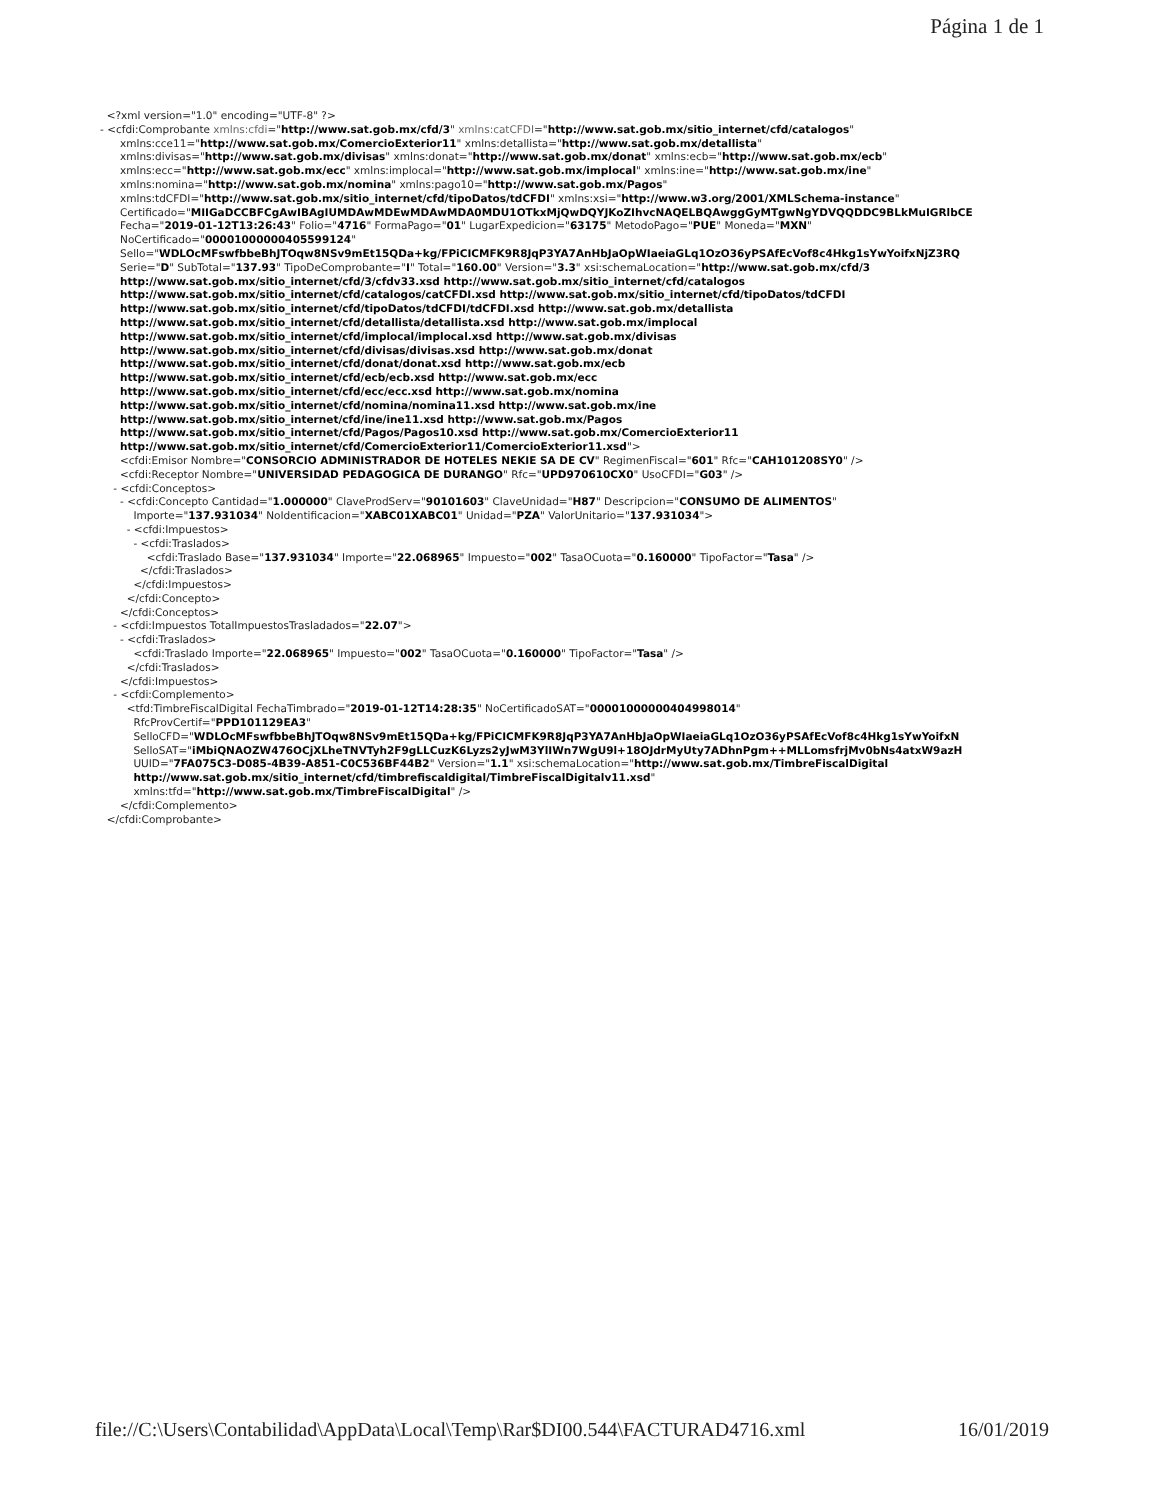Página 1 de 1
<?xml version="1.0" encoding="UTF-8" ?> - <cfdi:Comprobante xmlns:cfdi="http://www.sat.gob.mx/cfd/3" xmlns:catCFDI="http://www.sat.gob.mx/sitio_internet/cfd/catalogos" xmlns:cce11="http://www.sat.gob.mx/ComercioExterior11" xmlns:detallista="http://www.sat.gob.mx/detallista" xmlns:divisas="http://www.sat.gob.mx/divisas" xmlns:donat="http://www.sat.gob.mx/donat" xmlns:ecb="http://www.sat.gob.mx/ecb" xmlns:ecc="http://www.sat.gob.mx/ecc" xmlns:implocal="http://www.sat.gob.mx/implocal" xmlns:ine="http://www.sat.gob.mx/ine" xmlns:nomina="http://www.sat.gob.mx/nomina" xmlns:pago10="http://www.sat.gob.mx/Pagos" xmlns:tdCFDI="http://www.sat.gob.mx/sitio_internet/cfd/tipoDatos/tdCFDI" xmlns:xsi="http://www.w3.org/2001/XMLSchema-instance" Certificado="MIIGaDCCBFCgAwIBAgIUMDAwMDEwMDAwMDA0MDU1OTkxMjQwDQYJKoZIhvcNAQELBQAwggGyMTgwNgYDVQQDDC9BLkMuIGRlbCE Fecha="2019-01-12T13:26:43" Folio="4716" FormaPago="01" LugarExpedicion="63175" MetodoPago="PUE" Moneda="MXN" NoCertificado="00001000000405599124" Sello="WDLOcMFswfbbeBhJTOqw8NSv9mEt15QDa+kg/FPiCICMFK9R8JqP3YA7AnHbJaOpWIaeiaGLq1OzO36yPSAfEcVof8c4Hkg1sYwYoifxNjZ3RQ Serie="D" SubTotal="137.93" TipoDeComprobante="I" Total="160.00" Version="3.3" xsi:schemaLocation="http://www.sat.gob.mx/cfd/3 http://www.sat.gob.mx/sitio_internet/cfd/3/cfdv33.xsd http://www.sat.gob.mx/sitio_internet/cfd/catalogos http://www.sat.gob.mx/sitio_internet/cfd/catalogos/catCFDI.xsd http://www.sat.gob.mx/sitio_internet/cfd/tipoDatos/tdCFDI http://www.sat.gob.mx/sitio_internet/cfd/tipoDatos/tdCFDI/tdCFDI.xsd http://www.sat.gob.mx/detallista http://www.sat.gob.mx/sitio_internet/cfd/detallista/detallista.xsd http://www.sat.gob.mx/implocal http://www.sat.gob.mx/sitio_internet/cfd/implocal/implocal.xsd http://www.sat.gob.mx/divisas http://www.sat.gob.mx/sitio_internet/cfd/divisas/divisas.xsd http://www.sat.gob.mx/donat http://www.sat.gob.mx/sitio_internet/cfd/donat/donat.xsd http://www.sat.gob.mx/ecb http://www.sat.gob.mx/sitio_internet/cfd/ecb/ecb.xsd http://www.sat.gob.mx/ecc http://www.sat.gob.mx/sitio_internet/cfd/ecc/ecc.xsd http://www.sat.gob.mx/nomina http://www.sat.gob.mx/sitio_internet/cfd/nomina/nomina11.xsd http://www.sat.gob.mx/ine http://www.sat.gob.mx/sitio_internet/cfd/ine/ine11.xsd http://www.sat.gob.mx/Pagos http://www.sat.gob.mx/sitio_internet/cfd/Pagos/Pagos10.xsd http://www.sat.gob.mx/ComercioExterior11 http://www.sat.gob.mx/sitio_internet/cfd/ComercioExterior11/ComercioExterior11.xsd"> <cfdi:Emisor Nombre="CONSORCIO ADMINISTRADOR DE HOTELES NEKIE SA DE CV" RegimenFiscal="601" Rfc="CAH101208SY0" /> <cfdi:Receptor Nombre="UNIVERSIDAD PEDAGOGICA DE DURANGO" Rfc="UPD970610CX0" UsoCFDI="G03" /> - <cfdi:Conceptos> - <cfdi:Concepto Cantidad="1.000000" ClaveProdServ="90101603" ClaveUnidad="H87" Descripcion="CONSUMO DE ALIMENTOS" Importe="137.931034" NoIdentificacion="XABC01XABC01" Unidad="PZA" ValorUnitario="137.931034"> - <cfdi:Impuestos> - <cfdi:Traslados> <cfdi:Traslado Base="137.931034" Importe="22.068965" Impuesto="002" TasaOCuota="0.160000" TipoFactor="Tasa" /> </cfdi:Traslados> </cfdi:Impuestos> </cfdi:Concepto> </cfdi:Conceptos> - <cfdi:Impuestos TotalImpuestosTrasladados="22.07"> - <cfdi:Traslados> <cfdi:Traslado Importe="22.068965" Impuesto="002" TasaOCuota="0.160000" TipoFactor="Tasa" /> </cfdi:Traslados> </cfdi:Impuestos> - <cfdi:Complemento> <tfd:TimbreFiscalDigital FechaTimbrado="2019-01-12T14:28:35" NoCertificadoSAT="00001000000404998014" RfcProvCertif="PPD101129EA3" SelloCFD="WDLOcMFswfbbeBhJTOqw8NSv9mEt15QDa+kg/FPiCICMFK9R8JqP3YA7AnHbJaOpWIaeiaGLq1OzO36yPSAfEcVof8c4Hkg1sYwYoifxN SelloSAT="iMbiQNAOZW476OCjXLheTNVTyh2F9gLLCuzK6Lyzs2yJwM3YlIWn7WgU9l+18OJdrMyUty7ADhnPgm++MLLomsfrjMv0bNs4atxW9azH UUID="7FA075C3-D085-4B39-A851-C0C536BF44B2" Version="1.1" xsi:schemaLocation="http://www.sat.gob.mx/TimbreFiscalDigital http://www.sat.gob.mx/sitio_internet/cfd/timbrefiscaldigital/TimbreFiscalDigitalv11.xsd" xmlns:tfd="http://www.sat.gob.mx/TimbreFiscalDigital" /> </cfdi:Complemento> </cfdi:Comprobante>
file://C:\Users\Contabilidad\AppData\Local\Temp\Rar$DI00.544\FACTURAD4716.xml 16/01/2019